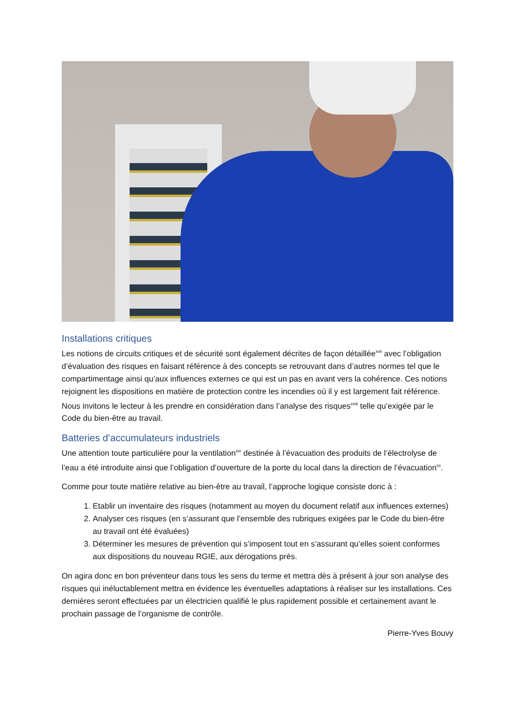Installations critiques
Les notions de circuits critiques et de sécurité sont également décrites de façon détaillée<sup>xvii</sup> avec l’obligation d’évaluation des risques en faisant référence à des concepts se retrouvant dans d’autres normes tel que le compartimentage ainsi qu’aux influences externes ce qui est un pas en avant vers la cohérence. Ces notions rejoignent les dispositions en matière de protection contre les incendies où il y est largement fait référence. Nous invitons le lecteur à les prendre en considération dans l’analyse des risques<sup>xviii</sup> telle qu’exigée par le Code du bien-être au travail.
Batteries d’accumulateurs industriels
Une attention toute particulière pour la ventilation<sup>xix</sup> destinée à l’évacuation des produits de l’électrolyse de l’eau a été introduite ainsi que l’obligation d’ouverture de la porte du local dans la direction de l’évacuation<sup>xx</sup>.
Comme pour toute matière relative au bien-être au travail, l’approche logique consiste donc à :
1. Etablir un inventaire des risques (notamment au moyen du document relatif aux influences externes)
2. Analyser ces risques (en s’assurant que l’ensemble des rubriques exigées par le Code du bien-être au travail ont été évaluées)
3. Déterminer les mesures de prévention qui s’imposent tout en s’assurant qu’elles soient conformes aux dispositions du nouveau RGIE, aux dérogations près.
On agira donc en bon préventeur dans tous les sens du terme et mettra dès à présent à jour son analyse des risques qui inéluctablement mettra en évidence les éventuelles adaptations à réaliser sur les installations. Ces dernières seront effectuées par un électricien qualifié le plus rapidement possible et certainement avant le prochain passage de l’organisme de contrôle.
Pierre-Yves Bouvy